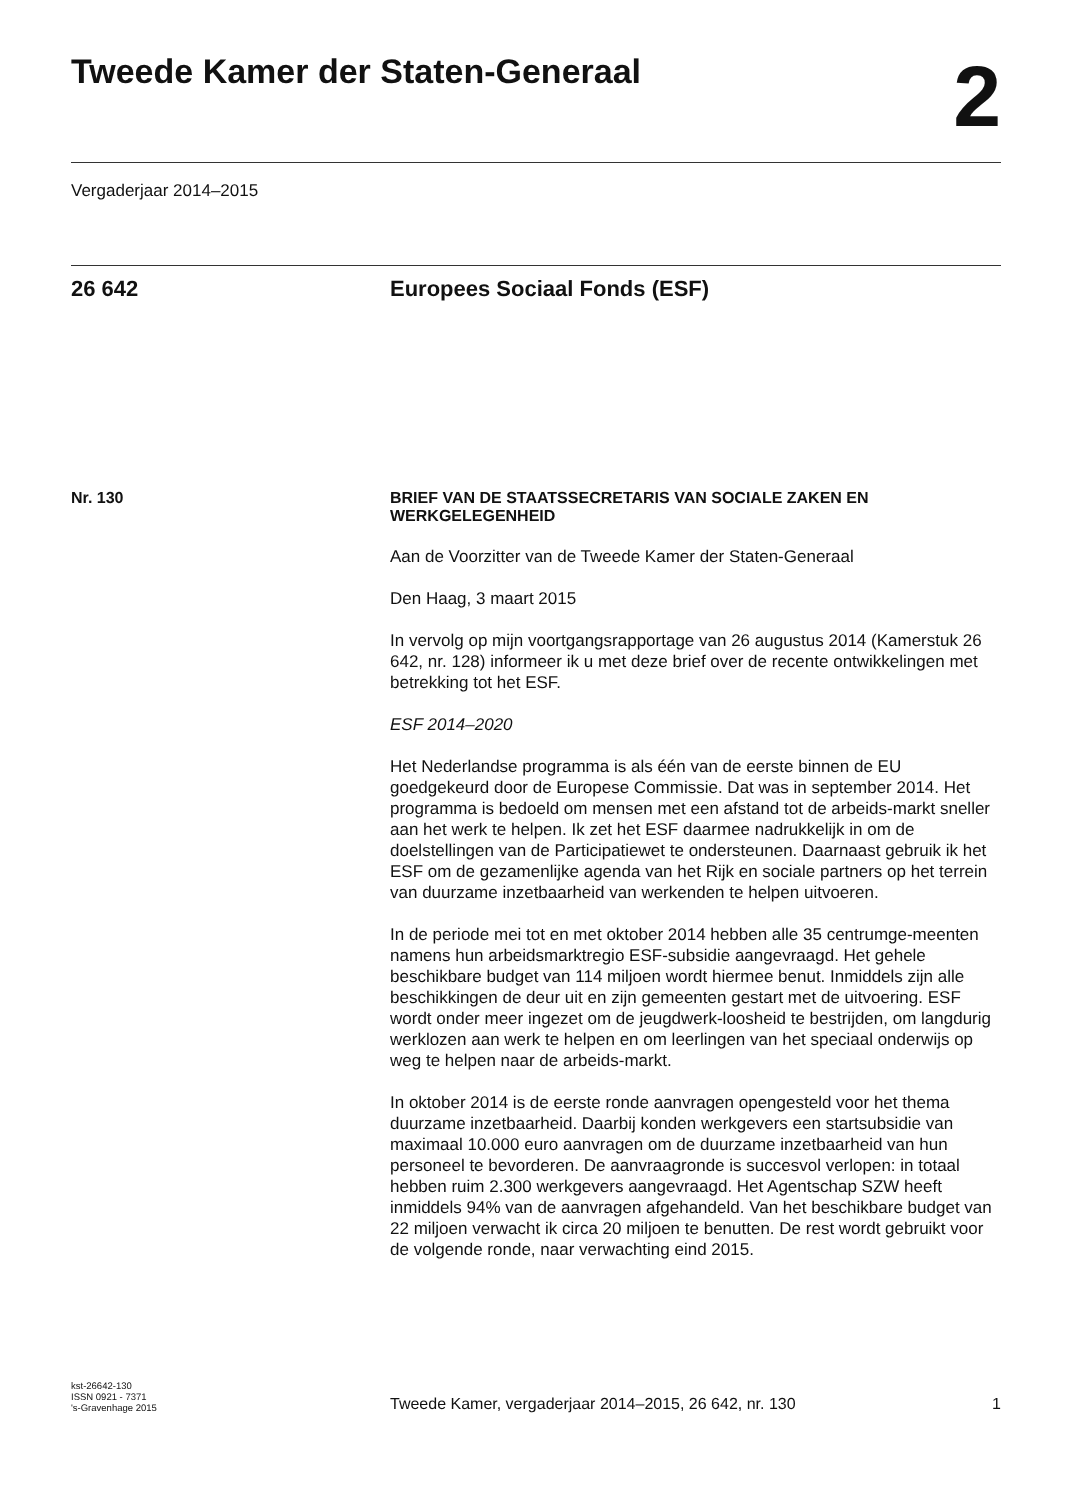Tweede Kamer der Staten-Generaal
2
Vergaderjaar 2014–2015
26 642 Europees Sociaal Fonds (ESF)
Nr. 130
BRIEF VAN DE STAATSSECRETARIS VAN SOCIALE ZAKEN EN WERKGELEGENHEID
Aan de Voorzitter van de Tweede Kamer der Staten-Generaal
Den Haag, 3 maart 2015
In vervolg op mijn voortgangsrapportage van 26 augustus 2014 (Kamerstuk 26 642, nr. 128) informeer ik u met deze brief over de recente ontwikkelingen met betrekking tot het ESF.
ESF 2014–2020
Het Nederlandse programma is als één van de eerste binnen de EU goedgekeurd door de Europese Commissie. Dat was in september 2014. Het programma is bedoeld om mensen met een afstand tot de arbeids-markt sneller aan het werk te helpen. Ik zet het ESF daarmee nadrukkelijk in om de doelstellingen van de Participatiewet te ondersteunen. Daarnaast gebruik ik het ESF om de gezamenlijke agenda van het Rijk en sociale partners op het terrein van duurzame inzetbaarheid van werkenden te helpen uitvoeren.
In de periode mei tot en met oktober 2014 hebben alle 35 centrumge-meenten namens hun arbeidsmarktregio ESF-subsidie aangevraagd. Het gehele beschikbare budget van 114 miljoen wordt hiermee benut. Inmiddels zijn alle beschikkingen de deur uit en zijn gemeenten gestart met de uitvoering. ESF wordt onder meer ingezet om de jeugdwerk-loosheid te bestrijden, om langdurig werklozen aan werk te helpen en om leerlingen van het speciaal onderwijs op weg te helpen naar de arbeids-markt.
In oktober 2014 is de eerste ronde aanvragen opengesteld voor het thema duurzame inzetbaarheid. Daarbij konden werkgevers een startsubsidie van maximaal 10.000 euro aanvragen om de duurzame inzetbaarheid van hun personeel te bevorderen. De aanvraagronde is succesvol verlopen: in totaal hebben ruim 2.300 werkgevers aangevraagd. Het Agentschap SZW heeft inmiddels 94% van de aanvragen afgehandeld. Van het beschikbare budget van 22 miljoen verwacht ik circa 20 miljoen te benutten. De rest wordt gebruikt voor de volgende ronde, naar verwachting eind 2015.
kst-26642-130
ISSN 0921 - 7371
's-Gravenhage 2015
Tweede Kamer, vergaderjaar 2014–2015, 26 642, nr. 130
1